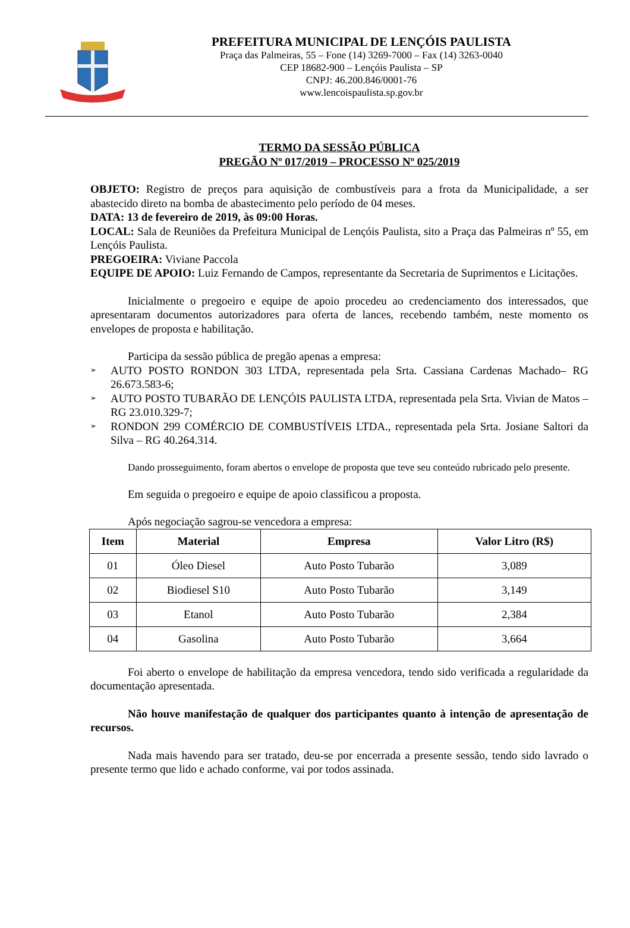PREFEITURA MUNICIPAL DE LENÇÓIS PAULISTA
Praça das Palmeiras, 55 – Fone (14) 3269-7000 – Fax (14) 3263-0040
CEP 18682-900 – Lençóis Paulista – SP
CNPJ: 46.200.846/0001-76
www.lencoispaulista.sp.gov.br
TERMO DA SESSÃO PÚBLICA
PREGÃO Nº 017/2019 – PROCESSO Nº 025/2019
OBJETO: Registro de preços para aquisição de combustíveis para a frota da Municipalidade, a ser abastecido direto na bomba de abastecimento pelo período de 04 meses.
DATA: 13 de fevereiro de 2019, às 09:00 Horas.
LOCAL: Sala de Reuniões da Prefeitura Municipal de Lençóis Paulista, sito a Praça das Palmeiras nº 55, em Lençóis Paulista.
PREGOEIRA: Viviane Paccola
EQUIPE DE APOIO: Luiz Fernando de Campos, representante da Secretaria de Suprimentos e Licitações.
Inicialmente o pregoeiro e equipe de apoio procedeu ao credenciamento dos interessados, que apresentaram documentos autorizadores para oferta de lances, recebendo também, neste momento os envelopes de proposta e habilitação.
Participa da sessão pública de pregão apenas a empresa:
➢ AUTO POSTO RONDON 303 LTDA, representada pela Srta. Cassiana Cardenas Machado– RG 26.673.583-6;
➢ AUTO POSTO TUBARÃO DE LENÇÓIS PAULISTA LTDA, representada pela Srta. Vivian de Matos – RG 23.010.329-7;
➢ RONDON 299 COMÉRCIO DE COMBUSTÍVEIS LTDA., representada pela Srta. Josiane Saltori da Silva – RG 40.264.314.
Dando prosseguimento, foram abertos o envelope de proposta que teve seu conteúdo rubricado pelo presente.
Em seguida o pregoeiro e equipe de apoio classificou a proposta.
Após negociação sagrou-se vencedora a empresa:
| Item | Material | Empresa | Valor Litro (R$) |
| --- | --- | --- | --- |
| 01 | Óleo Diesel | Auto Posto Tubarão | 3,089 |
| 02 | Biodiesel S10 | Auto Posto Tubarão | 3,149 |
| 03 | Etanol | Auto Posto Tubarão | 2,384 |
| 04 | Gasolina | Auto Posto Tubarão | 3,664 |
Foi aberto o envelope de habilitação da empresa vencedora, tendo sido verificada a regularidade da documentação apresentada.
Não houve manifestação de qualquer dos participantes quanto à intenção de apresentação de recursos.
Nada mais havendo para ser tratado, deu-se por encerrada a presente sessão, tendo sido lavrado o presente termo que lido e achado conforme, vai por todos assinada.